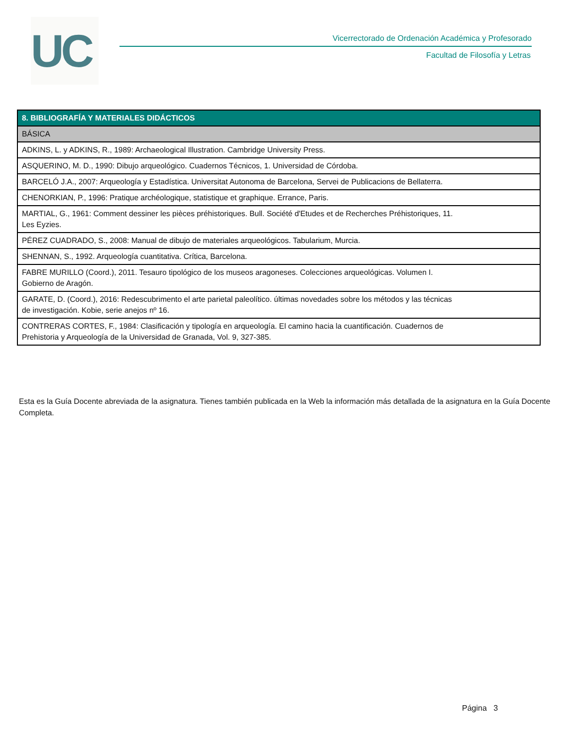UC
Vicerrectorado de Ordenación Académica y Profesorado
Facultad de Filosofía y Letras
| 8. BIBLIOGRAFÍA Y MATERIALES DIDÁCTICOS |
| --- |
| BÁSICA |
| ADKINS, L. y ADKINS, R., 1989: Archaeological Illustration. Cambridge University Press. |
| ASQUERINO, M. D., 1990: Dibujo arqueológico. Cuadernos Técnicos, 1. Universidad de Córdoba. |
| BARCELÓ J.A., 2007: Arqueología y Estadística. Universitat Autonoma de Barcelona, Servei de Publicacions de Bellaterra. |
| CHENORKIAN, P., 1996: Pratique archéologique, statistique et graphique. Errance, Paris. |
| MARTIAL, G., 1961: Comment dessiner les pièces préhistoriques. Bull. Société d'Etudes et de Recherches Préhistoriques, 11. Les Eyzies. |
| PÉREZ CUADRADO, S., 2008: Manual de dibujo de materiales arqueológicos. Tabularium, Murcia. |
| SHENNAN, S., 1992. Arqueología cuantitativa. Crítica, Barcelona. |
| FABRE MURILLO (Coord.), 2011. Tesauro tipológico de los museos aragoneses. Colecciones arqueológicas. Volumen I. Gobierno de Aragón. |
| GARATE, D. (Coord.), 2016: Redescubrimento el arte parietal paleolítico. últimas novedades sobre los métodos y las técnicas de investigación. Kobie, serie anejos nº 16. |
| CONTRERAS CORTES, F., 1984: Clasificación y tipología en arqueología. El camino hacia la cuantificación. Cuadernos de Prehistoria y Arqueología de la Universidad de Granada, Vol. 9, 327-385. |
Esta es la Guía Docente abreviada de la asignatura. Tienes también publicada en la Web la información más detallada de la asignatura en la Guía Docente Completa.
Página 3